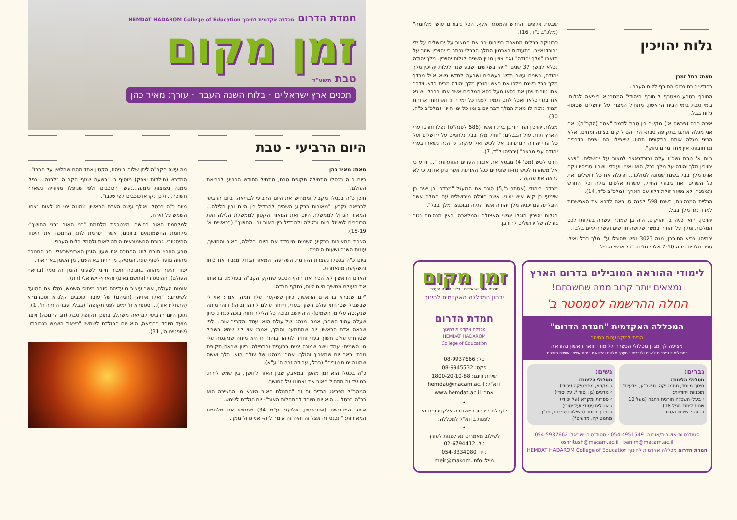גלות יהויכין
מאת: רחל זמרן
בחודש טבת נכנס החורף ללוח העברי.
החורף בטבע מצטרף ל"חורף היהודי" המתבטא ביציאה לגלות. בימי טבת בימי הבית הראשון, מתחיל המצור על ירושלים שסופו- גלות בבל.
איכה רבה (פרשה א') מקשר בין טבת לתמוז "אמר (הקב"ה): אם אני מגלה אותם בתקופה טבת- הרי הם לוקים בצינה ומתים. אלא הריני מגלה אותם בתקופת תמוז. שאפילו הם ישנים בדרכים וברחובות- אין אחד מהם ניזוק".
ביום א' טבת גשכ"ז עלה נבוכדנאצר למצור על ירושלים. "ויצא יהויכין מלך יהודה על מלך בבל, הוא ואימו ועבדיו ושריו וסריסיו ויקח אותו מלך בבל בשנת שמונה למולכו... והיגלה את כל ירושלים ואת כל השרים ואת גיבורי החייל, עשרת אלפים גולה וכל החרש והמסגר, לא נשאר זולת דלת עם הארץ" (מלכ"ב כ"ד, 14).
הגליית המנהיגות, בשנת 598 לפנה"ס, באה לדכא את האפשרות למרד נגד מלך בבל.
יהויכין, הוא יכניה בן יהויקים, היה בן שמונה עשרה בעלותו לכס המלכות ומלך על יהודה במשך שלושה חודשים ועשרה ימים בלבד.
ירמיהו, נביא החורבן, מנה 3023 נפש שהוגלו ע"י מלך בבל ואילו ספר מלכים מונה 7-10 אלפי גולים. "כל אנשי החייל
שבעת אלפים והחרש והמסגר אלף. הכל גיבורים עושי מלחמה" (מלכ"ב כ"ד, 16).
כרוניקה בבלית מתארת בפירוט רב את המצור על ירושלים על ידי נבוכדנאצר. בתעודות בארמון המלך הבבלי נכתב כי יהויכין שמר על תוארו "מלך יהודה" ואף צויין מניין השנים לגלות יהויכין. מלך יהודה נכלא למשך 37 שנים: "ויהי בשלשים ושבע שנה לגלות יהויכין מלך יהודה, בשנים עשר חדש בעשרים ושבעה לחדש נשא אויל מרדך מלך בבל בשנת מלכו את ראש יהויכין מלך יהודה מבית כלא. וידבר אתו טובות ויתן את כסאו מעל כסא המלכים אשר אתו בבבל. ושינא את בגדי כלאו ואכל לחם תמיד לפניו כל ימי חייו: וארוחתו ארוחת תמיד נתנה לו מאת המלך דבר יום ביומו כל ימי חייו" (מלכ"ב כ"ה, 30).
מגלות יהויכין ועד חורבן בית ראשון (586 לפנה"ס) נפלו וחרבו ערי הארץ תחת עול הבבלים: "וחיל מלך בבל נלחמים על ירושלים ועל כל ערי יהודה הנותרות, אל לכיש ואל עזקה, כי הנה נשארו בערי יהודה ערי מבצר" (ירמיהו ל"ד, 7).
חרס לכיש (מס' 4) מבטא את אובדן הערים הנותרות: "... וידע כי אל משואות לכיש נח-נו שומרים ככל האותות אשר נתן אדוני, כי לא נראה את עזקה".
מרדכי היהודי (אסתר ב',5) סוגר את המעגל "מרדכי בן יאיר בן שימעי בן קיש איש ימיני. אשר הוגלה מירושלים עם הגולה אשר הוגלתה עם יכניה מלך יהודה אשר הגלה נבוכנצר מלך בבל".
בגלות יהויכין הוגלו אנשי האצולה והמלאכה ובאין מנהיגות נגזר גורלה של ירושלים לחורבן.
לימודי ההוראה המובילים בדרום הארץ
נמצאים יותר קרוב ממה שחשבתם!
החלה ההרשמה לסמסטר ב'
המכללה האקדמית "חמדת הדרום"
הבית למקצוענות בחינוך
מציעה לך מגוון מסלולי הכשרה ללימודי תואר ראשון בהוראה
זמני לימוד נפרדים לנשים ולגברים · מערך מלגות והלוואות · יחס אישי · אווירה תורנית
גברים:
מסלולי הלימוד:
חינוך מיוחד, מתמטיקה, תושב"ע, מדעים*
תוכניות ייחודיות:
› בעלי השכלה תורנית רחבה (מעל 10 שנות לימוד מגיל 18)
› בוגרי ישיבות הסדר
נשים:
מסלולי הלימוד:
› מקרא, מתמטיקה (יסודי)
› מדעים (גן, יסודי*, על יסודי)
› ספרות ומקרא (על יסודי)
› אנגלית (יסודי ועל יסודי)
› חינוך מיוחד (בשילוב: ספרות, תנ"ך, מתמטיקה, מדעים*)
סטודנטיות-אושרית/אורנה: 054-4951549 · סטודנטים-ישראל: 054-5937662
oshritush@macam.ac.il · banim@macam.ac.il
חמדת הדרום מכללה אקדמית לחינוך HEMDAT HADAROM College of Education
זמן מקום
תכנים ארץ ישראליים · בלוח השנה העברי
ירחון המכללה האקדמית לחינוך
חמדת הדרום
מכללה אקדמית לחינוך
HEMDAT HADAROM
College of Education
טל: 08-9937666
פקס: 08-9945532
שיחת חינם: 1800-20-10-88
דוא"ל: hemdat@macam.ac.il
אתר: www.hemdat.ac.il
•
לקבלת הירחון במהדורה אלקטרונית נא לפנות בדוא"ל למכללה.
•
לשילוב מאמרים נא לפנות לעורך
טל. 02-6794412
נייד: 054-3334080
מייל: meir@makom.info
חמדת הדרום מכללה אקדמית לחינוך HEMDAT HADAROM College of Education
זמן מקום
טבת תשע"ד
תכנים ארץ ישראליים · בלוח השנה העברי · עורך: מאיר כהן
היום הרביעי - טבת
מאת: מאיר כהן
ביום כ"ה בכסלו מתחילה תקופת טבת, מתחיל החודש הרביעי לבריאת העולם.
תוכן כ"ה בכסלו מקביל וממחיש את היום הרביעי לבריאה. ביום הרביעי לבריאה נקבעו "מאורות ברקיע השמים להבדיל בין היום ובין הלילה... המאור הגדול לממשלת היום ואת המאור הקטון לממשלת הלילה ואת הכוכבים למשול ביום ובלילה ולהבדיל בין האור ובין החושך" (בראשית א' 15-19).
הצבת המאורות ברקיע השמים מייסדת את היום והלילה, האור והחושך, עונות השנה ושעות היממה.
ביום כ"ה בכסלו נעצרת הקדמת השקיעה, המאור הגדול מגביר את כוחו והשקיעה מתאחרת.
האדם הראשון לא הכיר את חוקי הטבע שחקק הקב"ה בעולמו, בראותו את העולם מחשיך מיום ליום, נתקף חרדה:
"יום שנברא בו אדם הראשון, כיוון ששקעה עליו חמה, אמר: אוי לי שבשביל שסרחתי עולם חשוך בעדי, ויחזור עולם לתוהו ובוהו! וזוהי מיתה שנקנסה עלי מן השמים!- היה יושב ובוכה כל הלילה וחוה בוכה כנגדו. כיוון שעלה עמוד השחר, אמר: מנהגו של עולם הוא, עמד והקריב שור... לפי שראה אדם הראשון יום שמתמעט והולך, אמר: אוי לי! שמא בשביל שסרחתי עולם חשוך בעדי וחוזר לתוהו ובוהו! וזו היא מיתה שנקנסה עלי מן השמים- עמד וישב שמונה ימים בתענית ובתפילה. כיוון שראה תקופת טבת וראה יום שמאריך והולך, אמר: מנהגו של עולם הוא. הלך ועשה שמונה ימים טובים" (בבלי, עבודה זרה ח' ע"א).
כ"ה בכסלו הוא זמן מהפך במאבק שבין האור לחושך, בין שמש לירח. במועד זה מתחיל האור את נצחונו על החושך.
המהר"ל מפראג הגדיר יום זה "התחלת האור היוצא מן החשיכה הוא בכ"ה בכסלו... הוא יום מיוחד להתחלות האור"- יום הולדת לשמש.
אוצר המדרשים (אייזנשטיין, אליעזר ע"מ 34) ממחיש את מלחמת המאורות: " נכנס זה אצל זה והיה זה אומר לזה- אני גדול ממך.
מה עשה הקב"ה ליתן שלום ביניהם, הקטין אחד מהם שהלשין על חברו".
המדרש (תולדות יצחק) מוסיף כי "בשעה שנזף הקב"ה בלבנה... נפלו ממנה ניצוצות ממנה...נעשו הכוכבים ולפי שנופלו מאוריה נשארה חשוכה... ולכן נקראו כוכבים לפי שכבו".
מיום כ"ה בכסלו ואילך עשה האדם הראשון שמונה ימי חג לאות נצחון השמש על הירח.
למלחמת האור בחושך, מצטרפת מלחמת "בני האור בבני החושך"- מלחמת החשמונאים ביוונים, אשר תורמת לחג החנוכה את היסוד ההיסטורי. גבורת החשמונאים היתה לאות ולסמל בלוח העברי.
טבע הארץ תורם לחג החנוכה את שעון הזמן הארצישראלי. חג החנוכה מהווה מועד לסוף עונת המסיק. מן הזית בא השמן, מן השמן בא האור.
יסוד האור מהווה בחנוכה חיבור חיוני לשעוני הזמן הקוסמי (בריאת העולם), ההיסטורי (החשמונאים) והארץ- ישראלי (זית).
אומות העולם, אשר עיצוב מועדיהם סובב מיתוס השמש, נטלו את המועד לשיטתם: "ואלו אידיהן (חגיהם) של עובדי כוכבים קלנדא וסטרנורא (התחלת אור)... סטנורא ח' ימים לפני תקופה" (בבלי, עבודה זרה ח', 1).
תוכן היום הרביעי לבריאה משתלב בתוכן תקופת טבת (חג החנוכה) ויוצר מועד מיוחד בבריאה, הוא יום ההולדת לשמש: "כצאת השמש בגבורתו" (שופטים ה', 31).